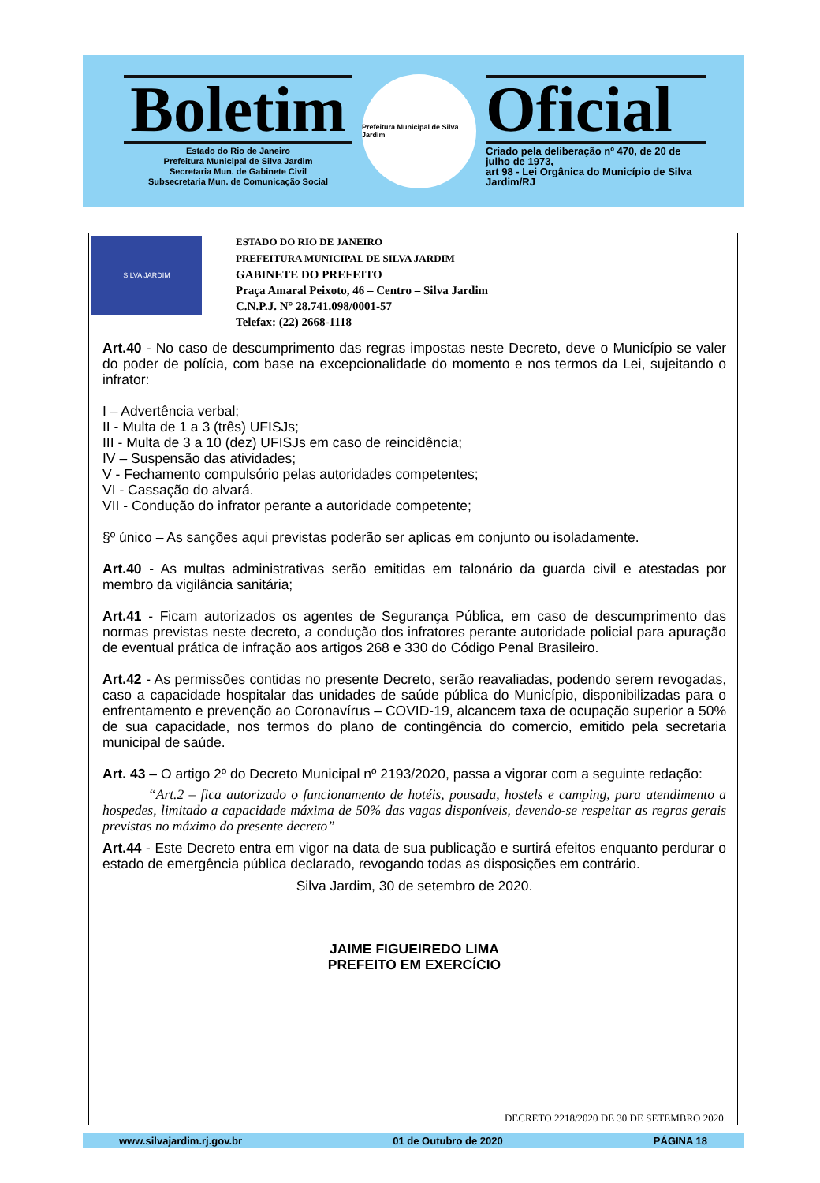Boletim
Estado do Rio de Janeiro
Prefeitura Municipal de Silva Jardim
Secretaria Mun. de Gabinete Civil
Subsecretaria Mun. de Comunicação Social
Prefeitura Municipal de Silva Jardim
Oficial
Criado pela deliberação nº 470, de 20 de julho de 1973,
art 98 - Lei Orgânica do Município de Silva Jardim/RJ
SILVA JARDIM
ESTADO DO RIO DE JANEIRO
PREFEITURA MUNICIPAL DE SILVA JARDIM
GABINETE DO PREFEITO
Praça Amaral Peixoto, 46 – Centro – Silva Jardim
C.N.P.J. N° 28.741.098/0001-57
Telefax: (22) 2668-1118
Art.40 - No caso de descumprimento das regras impostas neste Decreto, deve o Município se valer do poder de polícia, com base na excepcionalidade do momento e nos termos da Lei, sujeitando o infrator:
I – Advertência verbal;
II - Multa de 1 a 3 (três) UFISJs;
III - Multa de 3 a 10 (dez) UFISJs em caso de reincidência;
IV – Suspensão das atividades;
V - Fechamento compulsório pelas autoridades competentes;
VI - Cassação do alvará.
VII - Condução do infrator perante a autoridade competente;
§º único – As sanções aqui previstas poderão ser aplicas em conjunto ou isoladamente.
Art.40 - As multas administrativas serão emitidas em talonário da guarda civil e atestadas por membro da vigilância sanitária;
Art.41 - Ficam autorizados os agentes de Segurança Pública, em caso de descumprimento das normas previstas neste decreto, a condução dos infratores perante autoridade policial para apuração de eventual prática de infração aos artigos 268 e 330 do Código Penal Brasileiro.
Art.42 - As permissões contidas no presente Decreto, serão reavaliadas, podendo serem revogadas, caso a capacidade hospitalar das unidades de saúde pública do Município, disponibilizadas para o enfrentamento e prevenção ao Coronavírus – COVID-19, alcancem taxa de ocupação superior a 50% de sua capacidade, nos termos do plano de contingência do comercio, emitido pela secretaria municipal de saúde.
Art. 43 – O artigo 2º do Decreto Municipal nº 2193/2020, passa a vigorar com a seguinte redação:
“Art.2 – fica autorizado o funcionamento de hotéis, pousada, hostels e camping, para atendimento a hospedes, limitado a capacidade máxima de 50% das vagas disponíveis, devendo-se respeitar as regras gerais previstas no máximo do presente decreto”
Art.44 - Este Decreto entra em vigor na data de sua publicação e surtirá efeitos enquanto perdurar o estado de emergência pública declarado, revogando todas as disposições em contrário.
Silva Jardim, 30 de setembro de 2020.
JAIME FIGUEIREDO LIMA
PREFEITO EM EXERCÍCIO
DECRETO 2218/2020 DE 30 DE SETEMBRO 2020.
www.silvajardim.rj.gov.br 01 de Outubro de 2020 PÁGINA 18